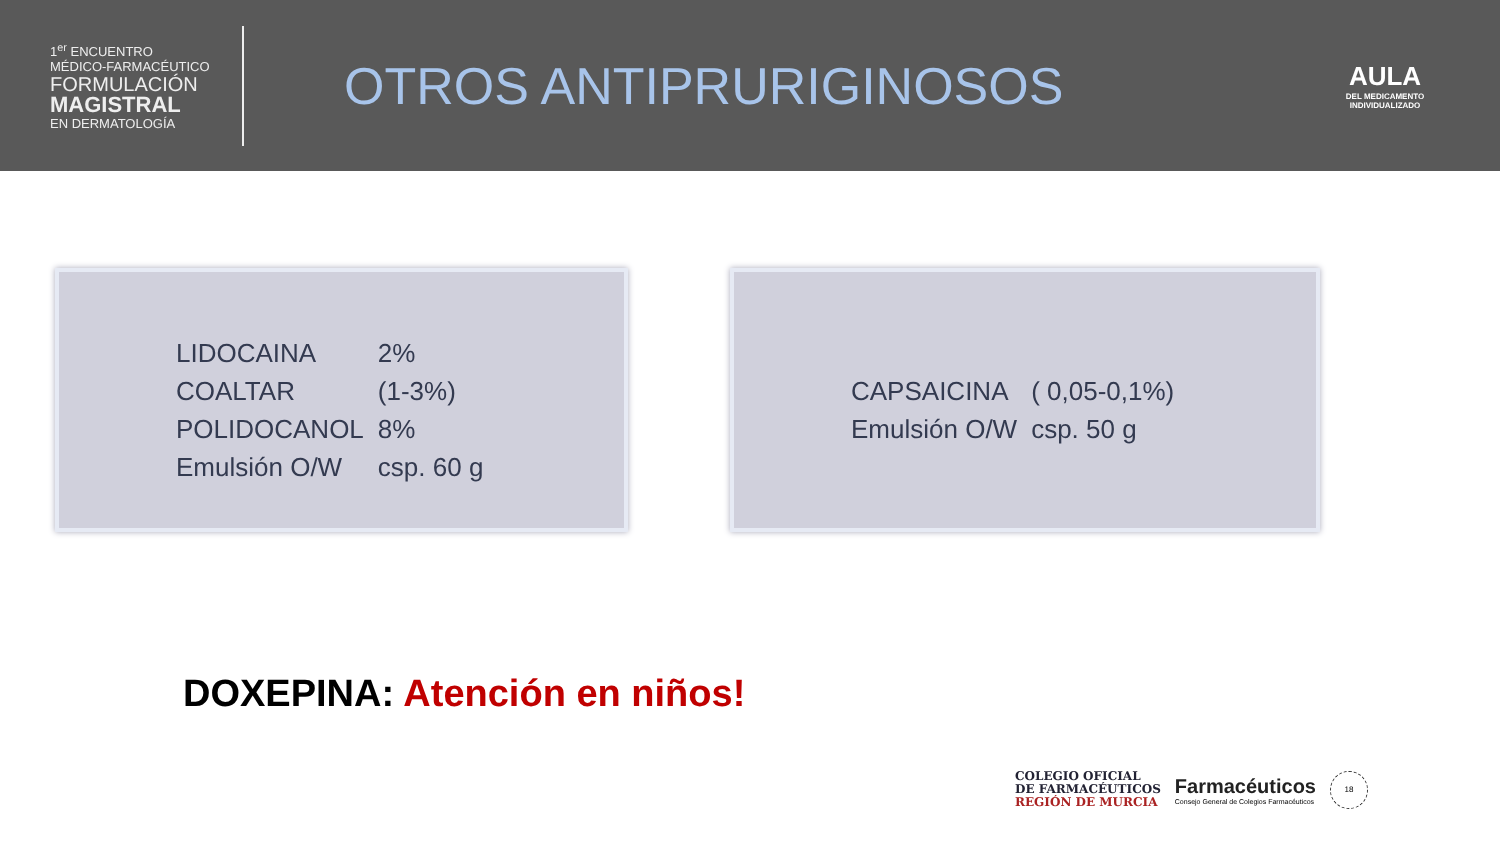1<sup>er</sup> ENCUENTRO
MÉDICO-FARMACÉUTICO
FORMULACIÓN
MAGISTRAL
EN DERMATOLOGÍA
OTROS ANTIPRURIGINOSOS
AULA
DEL MEDICAMENTO
INDIVIDUALIZADO
| LIDOCAINA | 2% |
| COALTAR | (1-3%) |
| POLIDOCANOL | 8% |
| Emulsión O/W | csp. 60 g |
| CAPSAICINA | ( 0,05-0,1%) |
| Emulsión O/W | csp. 50 g |
DOXEPINA: Atención en niños!
COLEGIO OFICIAL
DE FARMACÉUTICOS
REGIÓN DE MURCIA
Farmacéuticos
Consejo General de Colegios Farmacéuticos
18